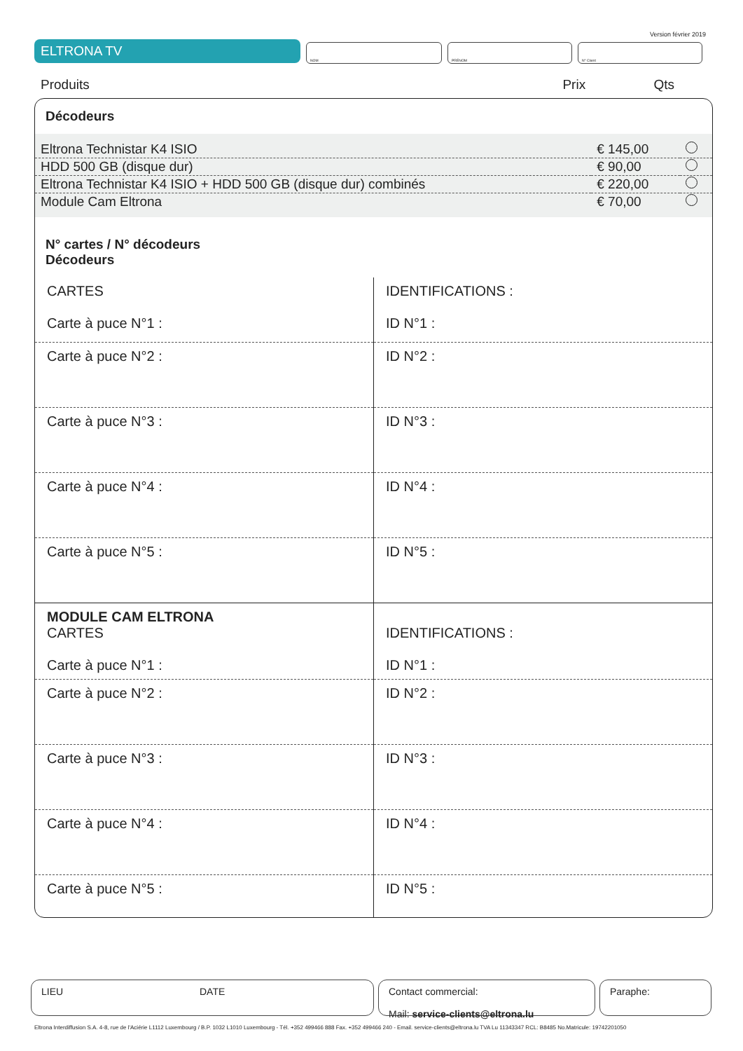Version février 2019
ELTRONA TV
NOM PRÉNOM N° Client
Produits Prix Qts
Décodeurs
| Eltrona Technistar K4 ISIO | € 145,00 | |
| HDD 500 GB (disque dur) | € 90,00 | |
| Eltrona Technistar K4 ISIO + HDD 500 GB (disque dur) combinés | € 220,00 | |
| Module Cam Eltrona | € 70,00 | |
N° cartes / N° décodeurs
Décodeurs
| CARTES Carte à puce N°1 : | IDENTIFICATIONS : ID N°1 : |
| Carte à puce N°2 : | ID N°2 : |
| Carte à puce N°3 : | ID N°3 : |
| Carte à puce N°4 : | ID N°4 : |
| Carte à puce N°5 : | ID N°5 : |
| MODULE CAM ELTRONA CARTES Carte à puce N°1 : | IDENTIFICATIONS : ID N°1 : |
| Carte à puce N°2 : | ID N°2 : |
| Carte à puce N°3 : | ID N°3 : |
| Carte à puce N°4 : | ID N°4 : |
| Carte à puce N°5 : | ID N°5 : |
LIEU DATE Contact commercial:
Mail: service-clients@eltrona.lu
Paraphe:
Eltrona Interdiffusion S.A. 4-8, rue de l'Aciérie L1112 Luxembourg / B.P. 1032 L1010 Luxembourg - Tél. +352 499466 888 Fax. +352 499466 240 - Email. service-clients@eltrona.lu TVA Lu 11343347 RCL: B8485 No.Matricule: 19742201050